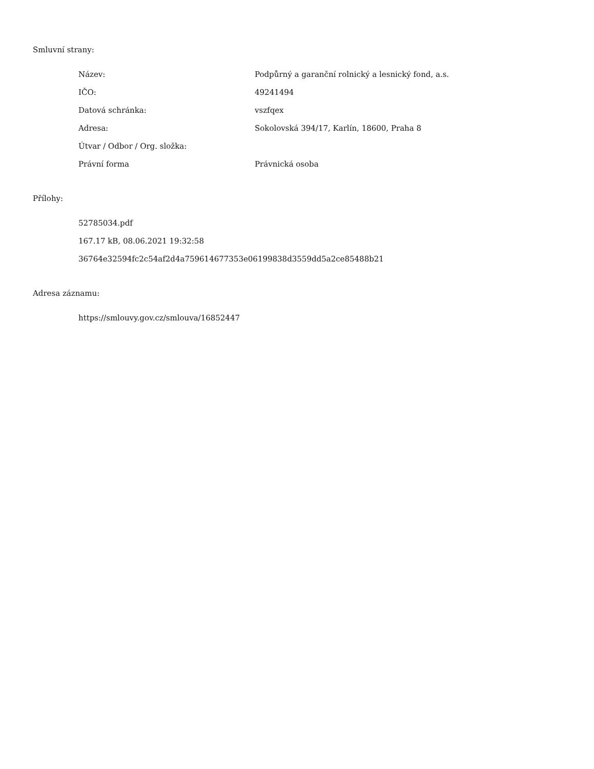Smluvní strany:
| Název: | Podpůrný a garanční rolnický a lesnický fond, a.s. |
| IČO: | 49241494 |
| Datová schránka: | vszfqex |
| Adresa: | Sokolovská 394/17, Karlín, 18600, Praha 8 |
| Útvar / Odbor / Org. složka: | |
| Právní forma | Právnická osoba |
Přílohy:
52785034.pdf
167.17 kB, 08.06.2021 19:32:58
36764e32594fc2c54af2d4a759614677353e06199838d3559dd5a2ce85488b21
Adresa záznamu:
https://smlouvy.gov.cz/smlouva/16852447